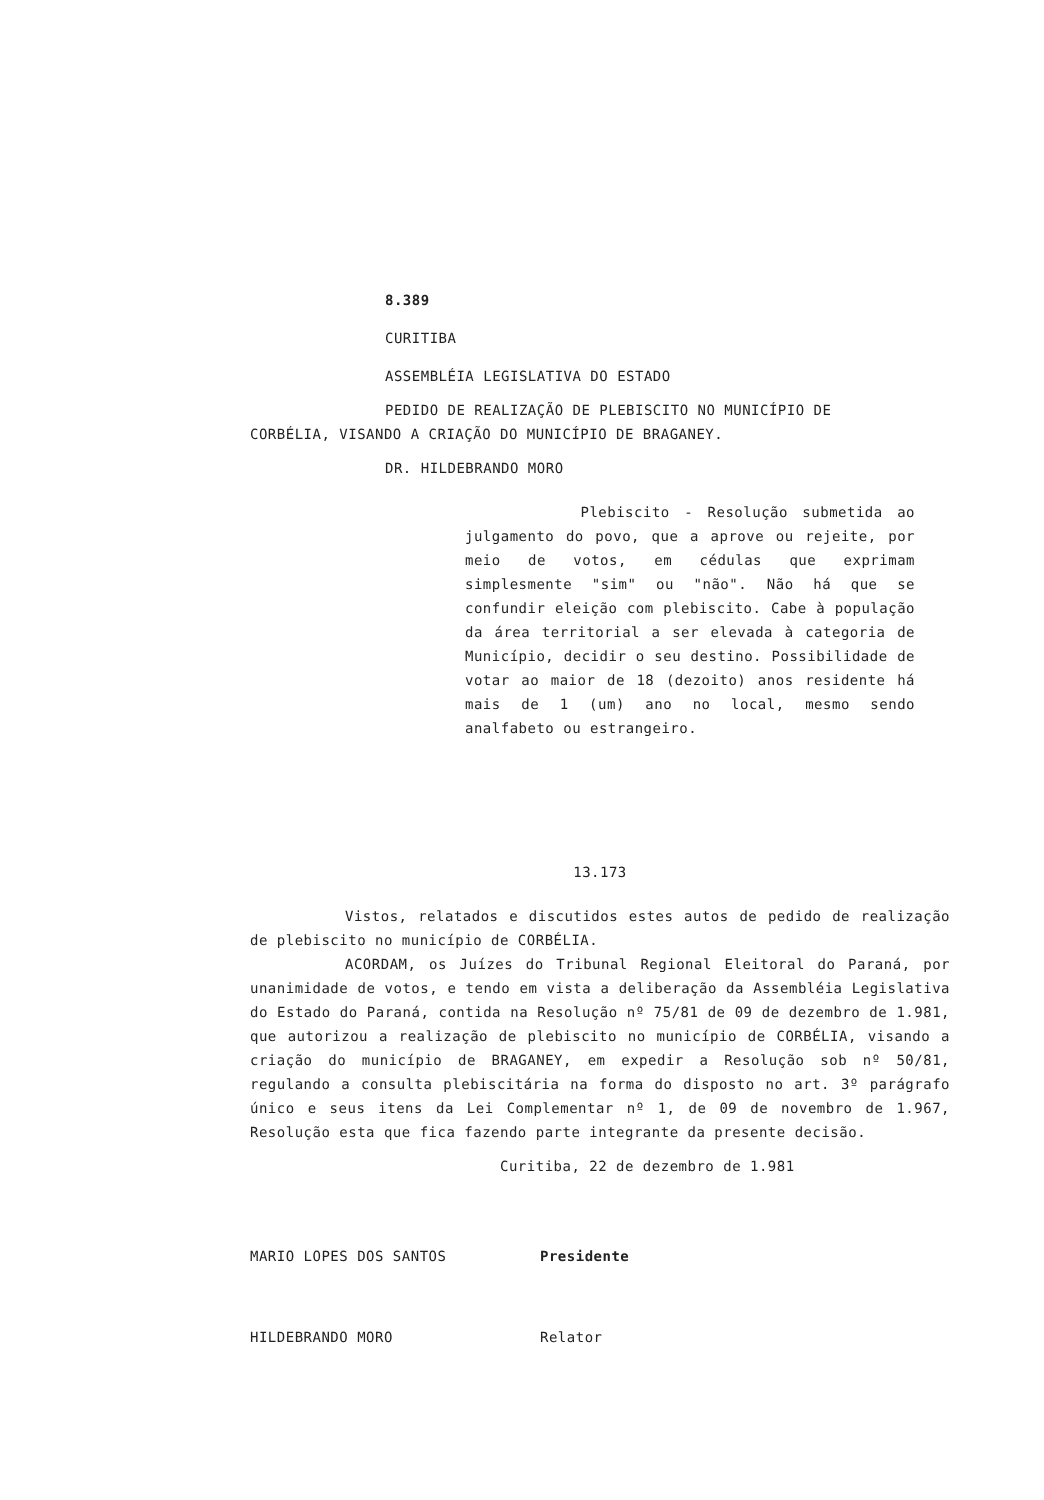8.389
CURITIBA
ASSEMBLÉIA LEGISLATIVA DO ESTADO
PEDIDO DE REALIZAÇÃO DE PLEBISCITO NO MUNICÍPIO DE
CORBÉLIA, VISANDO A CRIAÇÃO DO MUNICÍPIO DE BRAGANEY.
DR. HILDEBRANDO MORO
Plebiscito - Resolução submetida ao julgamento do povo, que a aprove ou rejeite, por meio de votos, em cédulas que exprimam simplesmente "sim" ou "não". Não há que se confundir eleição com plebiscito. Cabe à população da área territorial a ser elevada à categoria de Município, decidir o seu destino. Possibilidade de votar ao maior de 18 (dezoito) anos residente há mais de 1 (um) ano no local, mesmo sendo analfabeto ou estrangeiro.
13.173
Vistos, relatados e discutidos estes autos de pedido de realização de plebiscito no município de CORBÉLIA.
ACORDAM, os Juízes do Tribunal Regional Eleitoral do Paraná, por unanimidade de votos, e tendo em vista a deliberação da Assembléia Legislativa do Estado do Paraná, contida na Resolução nº 75/81 de 09 de dezembro de 1.981, que autorizou a realização de plebiscito no município de CORBÉLIA, visando a criação do município de BRAGANEY, em expedir a Resolução sob nº 50/81, regulando a consulta plebiscitária na forma do disposto no art. 3º parágrafo único e seus itens da Lei Complementar nº 1, de 09 de novembro de 1.967, Resolução esta que fica fazendo parte integrante da presente decisão.
Curitiba, 22 de dezembro de 1.981
MARIO LOPES DOS SANTOS Presidente
HILDEBRANDO MORO Relator